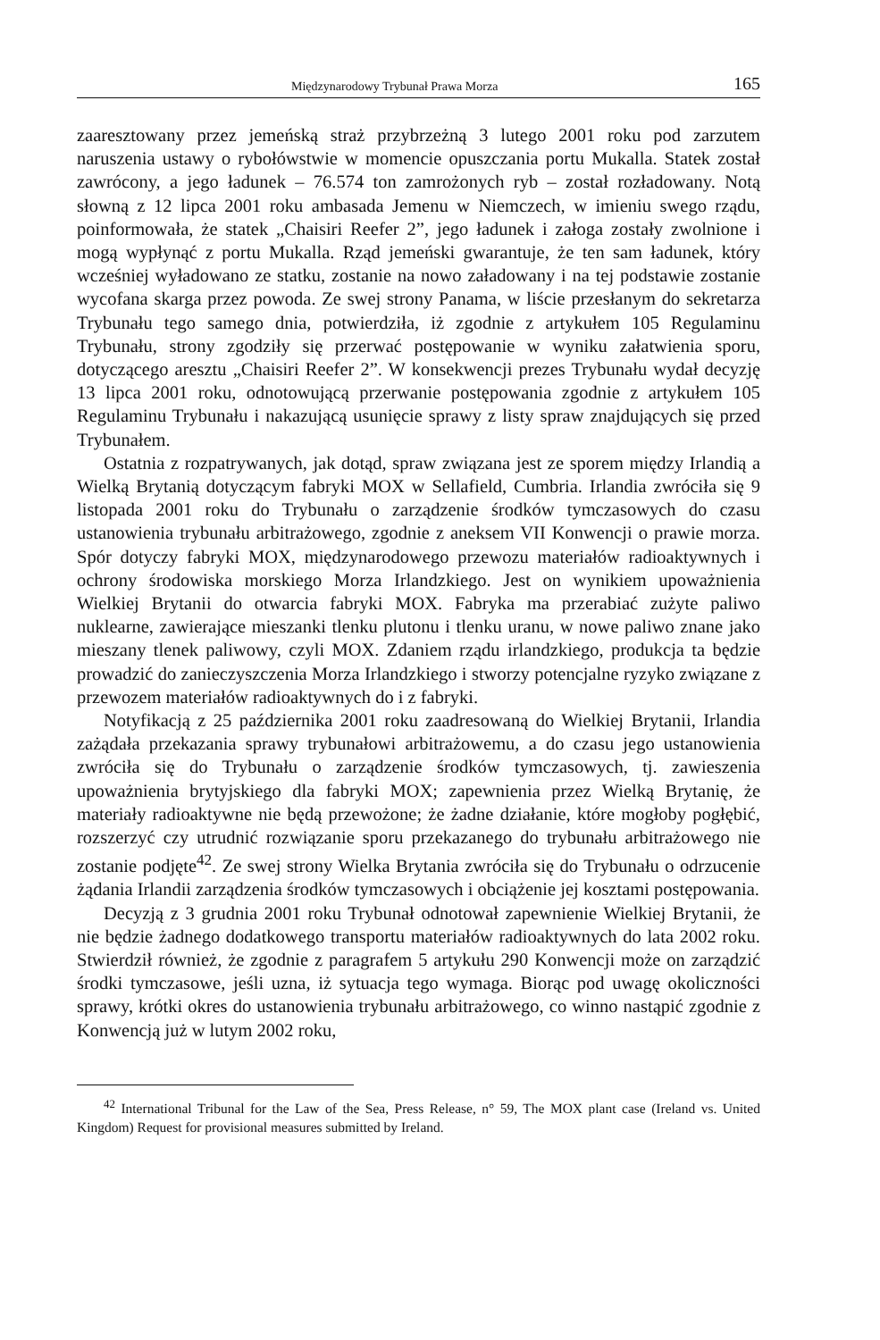Międzynarodowy Trybunał Prawa Morza 165
zaaresztowany przez jemeńską straż przybrzeżną 3 lutego 2001 roku pod zarzutem naruszenia ustawy o rybołówstwie w momencie opuszczania portu Mukalla. Statek został zawrócony, a jego ładunek – 76.574 ton zamrożonych ryb – został rozładowany. Notą słowną z 12 lipca 2001 roku ambasada Jemenu w Niemczech, w imieniu swego rządu, poinformowała, że statek „Chaisiri Reefer 2”, jego ładunek i załoga zostały zwolnione i mogą wypłynąć z portu Mukalla. Rząd jemeński gwarantuje, że ten sam ładunek, który wcześniej wyładowano ze statku, zostanie na nowo załadowany i na tej podstawie zostanie wycofana skarga przez powoda. Ze swej strony Panama, w liście przesłanym do sekretarza Trybunału tego samego dnia, potwierdziła, iż zgodnie z artykułem 105 Regulaminu Trybunału, strony zgodziły się przerwać postępowanie w wyniku załatwienia sporu, dotyczącego aresztu „Chaisiri Reefer 2”. W konsekwencji prezes Trybunału wydał decyzję 13 lipca 2001 roku, odnotowującą przerwanie postępowania zgodnie z artykułem 105 Regulaminu Trybunału i nakazującą usunięcie sprawy z listy spraw znajdujących się przed Trybunałem.
Ostatnia z rozpatrywanych, jak dotąd, spraw związana jest ze sporem między Irlandią a Wielką Brytanią dotyczącym fabryki MOX w Sellafield, Cumbria. Irlandia zwróciła się 9 listopada 2001 roku do Trybunału o zarządzenie środków tymczasowych do czasu ustanowienia trybunału arbitrażowego, zgodnie z aneksem VII Konwencji o prawie morza. Spór dotyczy fabryki MOX, międzynarodowego przewozu materiałów radioaktywnych i ochrony środowiska morskiego Morza Irlandzkiego. Jest on wynikiem upoważnienia Wielkiej Brytanii do otwarcia fabryki MOX. Fabryka ma przerabiać zużyte paliwo nuklearne, zawierające mieszanki tlenku plutonu i tlenku uranu, w nowe paliwo znane jako mieszany tlenek paliwowy, czyli MOX. Zdaniem rządu irlandzkiego, produkcja ta będzie prowadzić do zanieczyszczenia Morza Irlandzkiego i stworzy potencjalne ryzyko związane z przewozem materiałów radioaktywnych do i z fabryki.
Notyfikacją z 25 października 2001 roku zaadresowaną do Wielkiej Brytanii, Irlandia zażądała przekazania sprawy trybunałowi arbitrażowemu, a do czasu jego ustanowienia zwróciła się do Trybunału o zarządzenie środków tymczasowych, tj. zawieszenia upoważnienia brytyjskiego dla fabryki MOX; zapewnienia przez Wielką Brytanię, że materiały radioaktywne nie będą przewożone; że żadne działanie, które mogłoby pogłębić, rozszerzyć czy utrudnić rozwiązanie sporu przekazanego do trybunału arbitrażowego nie zostanie podjęte<sup>42</sup>. Ze swej strony Wielka Brytania zwróciła się do Trybunału o odrzucenie żądania Irlandii zarządzenia środków tymczasowych i obciążenie jej kosztami postępowania.
Decyzją z 3 grudnia 2001 roku Trybunał odnotował zapewnienie Wielkiej Brytanii, że nie będzie żadnego dodatkowego transportu materiałów radioaktywnych do lata 2002 roku. Stwierdził również, że zgodnie z paragrafem 5 artykułu 290 Konwencji może on zarządzić środki tymczasowe, jeśli uzna, iż sytuacja tego wymaga. Biorąc pod uwagę okoliczności sprawy, krótki okres do ustanowienia trybunału arbitrażowego, co winno nastąpić zgodnie z Konwencją już w lutym 2002 roku,
<sup>42</sup> International Tribunal for the Law of the Sea, Press Release, n° 59, The MOX plant case (Ireland vs. United Kingdom) Request for provisional measures submitted by Ireland.